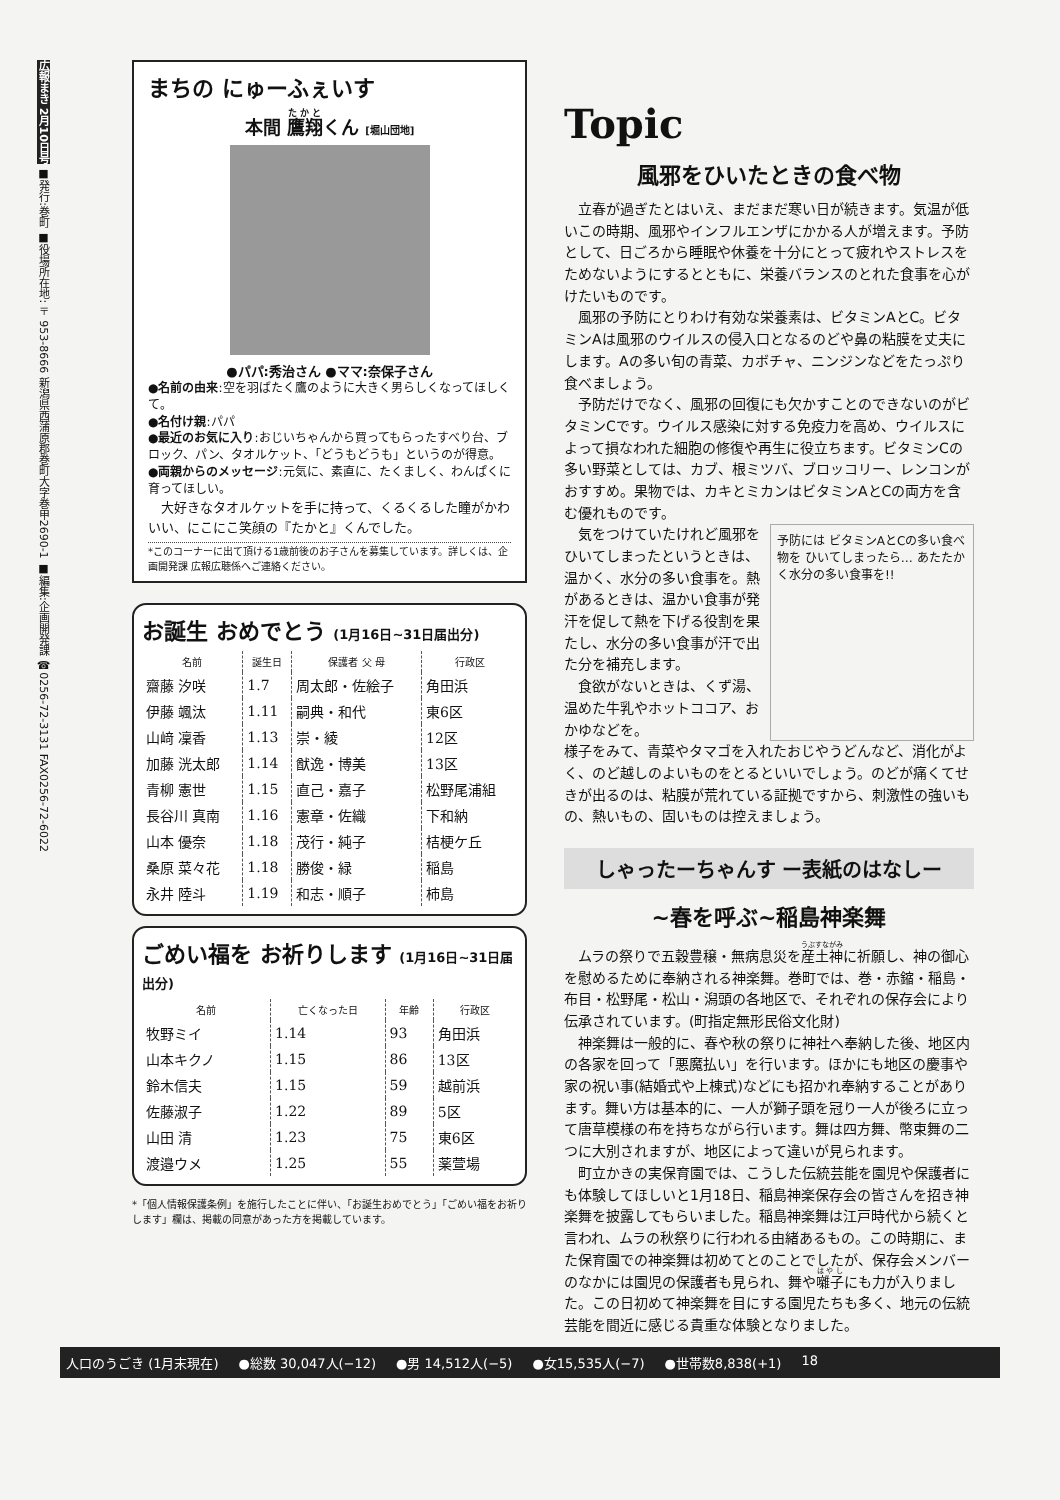広報まき 2月10日号 ■発行:巻町 ■役場所在地:〒953-8666 新潟県西蒲原郡巻町大字巻甲2690-1 ■編集:企画開発課 ☎0256-72-3131 FAX0256-72-6022
まちの にゅーふぇいす
本間 鷹翔くん [堀山団地]
●パパ:秀治さん ●ママ:奈保子さん
●名前の由来:空を羽ばたく鷹のように大きく男らしくなってほしくて。
●名付け親:パパ
●最近のお気に入り:おじいちゃんから買ってもらったすべり台、ブロック、パン、タオルケット、「どうもどうも」というのが得意。
●両親からのメッセージ:元気に、素直に、たくましく、わんぱくに育ってほしい。
大好きなタオルケットを手に持って、くるくるした瞳がかわいい、にこにこ笑顔の『たかと』くんでした。
*このコーナーに出て頂ける1歳前後のお子さんを募集しています。詳しくは、企画開発課 広報広聴係へご連絡ください。
お誕生 おめでとう (1月16日~31日届出分)
| 名前 | 誕生日 | 保護者 父 母 | 行政区 |
| --- | --- | --- | --- |
| 齋藤 汐咲 | 1.7 | 周太郎・佐絵子 | 角田浜 |
| 伊藤 颯汰 | 1.11 | 嗣典・和代 | 東6区 |
| 山﨑 凜香 | 1.13 | 崇・綾 | 12区 |
| 加藤 洸太郎 | 1.14 | 猷逸・博美 | 13区 |
| 青柳 憲世 | 1.15 | 直己・嘉子 | 松野尾浦組 |
| 長谷川 真南 | 1.16 | 憲章・佐織 | 下和納 |
| 山本 優奈 | 1.18 | 茂行・純子 | 桔梗ケ丘 |
| 桑原 菜々花 | 1.18 | 勝俊・緑 | 稲島 |
| 永井 陸斗 | 1.19 | 和志・順子 | 柿島 |
ごめい福を お祈りします (1月16日~31日届出分)
| 名前 | 亡くなった日 | 年齢 | 行政区 |
| --- | --- | --- | --- |
| 牧野ミイ | 1.14 | 93 | 角田浜 |
| 山本キクノ | 1.15 | 86 | 13区 |
| 鈴木信夫 | 1.15 | 59 | 越前浜 |
| 佐藤淑子 | 1.22 | 89 | 5区 |
| 山田 清 | 1.23 | 75 | 東6区 |
| 渡邉ウメ | 1.25 | 55 | 薬萱場 |
*「個人情報保護条例」を施行したことに伴い、「お誕生おめでとう」「ごめい福をお祈りします」欄は、掲載の同意があった方を掲載しています。
Topic
風邪をひいたときの食べ物
立春が過ぎたとはいえ、まだまだ寒い日が続きます。気温が低いこの時期、風邪やインフルエンザにかかる人が増えます。予防として、日ごろから睡眠や休養を十分にとって疲れやストレスをためないようにするとともに、栄養バランスのとれた食事を心がけたいものです。
風邪の予防にとりわけ有効な栄養素は、ビタミンAとC。ビタミンAは風邪のウイルスの侵入口となるのどや鼻の粘膜を丈夫にします。Aの多い旬の青菜、カボチャ、ニンジンなどをたっぷり食べましょう。
予防だけでなく、風邪の回復にも欠かすことのできないのがビタミンCです。ウイルス感染に対する免疫力を高め、ウイルスによって損なわれた細胞の修復や再生に役立ちます。ビタミンCの多い野菜としては、カブ、根ミツバ、ブロッコリー、レンコンがおすすめ。果物では、カキとミカンはビタミンAとCの両方を含む優れものです。
気をつけていたけれど風邪をひいてしまったというときは、温かく、水分の多い食事を。熱があるときは、温かい食事が発汗を促して熱を下げる役割を果たし、水分の多い食事が汗で出た分を補充します。
食欲がないときは、くず湯、温めた牛乳やホットココア、おかゆなどを。
予防には ビタミンAとCの多い食べ物を ひいてしまったら… あたたかく水分の多い食事を!!
様子をみて、青菜やタマゴを入れたおじやうどんなど、消化がよく、のど越しのよいものをとるといいでしょう。のどが痛くてせきが出るのは、粘膜が荒れている証拠ですから、刺激性の強いもの、熱いもの、固いものは控えましょう。
しゃったーちゃんす ー表紙のはなしー
~春を呼ぶ~稲島神楽舞
ムラの祭りで五穀豊穣・無病息災を産土神に祈願し、神の御心を慰めるために奉納される神楽舞。巻町では、巻・赤鏥・稲島・布目・松野尾・松山・潟頭の各地区で、それぞれの保存会により伝承されています。(町指定無形民俗文化財)
神楽舞は一般的に、春や秋の祭りに神社へ奉納した後、地区内の各家を回って「悪魔払い」を行います。ほかにも地区の慶事や家の祝い事(結婚式や上棟式)などにも招かれ奉納することがあります。舞い方は基本的に、一人が獅子頭を冠り一人が後ろに立って唐草模様の布を持ちながら行います。舞は四方舞、幣束舞の二つに大別されますが、地区によって違いが見られます。
町立かきの実保育園では、こうした伝統芸能を園児や保護者にも体験してほしいと1月18日、稲島神楽保存会の皆さんを招き神楽舞を披露してもらいました。稲島神楽舞は江戸時代から続くと言われ、ムラの秋祭りに行われる由緒あるもの。この時期に、また保育園での神楽舞は初めてとのことでしたが、保存会メンバーのなかには園児の保護者も見られ、舞や囃子にも力が入りました。この日初めて神楽舞を目にする園児たちも多く、地元の伝統芸能を間近に感じる貴重な体験となりました。
人口のうごき (1月末現在) ●総数 30,047人(−12) ●男 14,512人(−5) ●女15,535人(−7) ●世帯数8,838(+1) 18